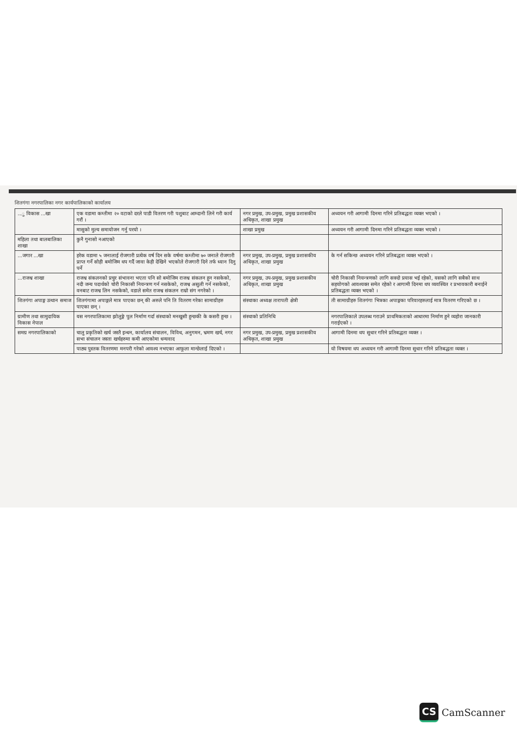शितगंगा नगरपालिका नगर कार्यपालिकाको कार्यालय
| ...ु विकास ...खा | एक वडामा कम्तीमा २० वटाको दरले पाडी वितरण गरी पशुबाट आम्दानी लिने गरी कार्य गरौं । | नगर प्रमुख, उप-प्रमुख, प्रमुख प्रशासकीय अधिकृत, शाखा प्रमुख | अध्ययन गरी आगामी दिनमा गरिने प्रतिबद्धता व्यक्त भएको । |
| | मासुको मुल्य समायोजन गर्नु परयो । | शाखा प्रमुख | अध्ययन गरी आगामी दिनमा गरिने प्रतिबद्धता व्यक्त भएको । |
| महिला तथा बालबालिका शाखा | कुनै गुनासो नआएको | | |
| ...जगार ...खा | हरेक वडामा ५ जनालाई रोजगारी प्रत्येक वर्ष दिन सके वर्षमा कम्तीमा ७० जनाले रोजगारी प्राप्त गर्ने सोही बमोजिम थप गर्दै जावा केही देखिने भएकोले रोजगारी दिने तर्फ ध्यान दिनु पर्ने | नगर प्रमुख, उप-प्रमुख, प्रमुख प्रशासकीय अधिकृत, शाखा प्रमुख | के गर्न सकिन्छ अध्ययन गरिने प्रतिबद्धता व्यक्त भएको । |
| ...राजश्व शाखा | राजश्व संकलनको प्रचुर संभावना भएता पनि सो बमोजिम राजश्व संकलन हुन नसकेको, नदी जन्य पदार्थको चोरी निकासी नियन्त्रण गर्न नसकेको, राजश्व असुली गर्न नसकेको, वनबाट राजश्व लिन नसकेको, वडाले समेत राजश्व संकलन राम्रो संग नगरेको । | नगर प्रमुख, उप-प्रमुख, प्रमुख प्रशासकीय अधिकृत, शाखा प्रमुख | चोरी निकासी नियन्त्रणको लागि सक्दो प्रयास भई रहेको, यसको लागि सबैको साथ सहयोगको आवश्यक्त समेत रहेको र आगामी दिनमा थप व्यवस्थित र प्रभावकारी बनाईने प्रतिबद्धता व्यक्त भएको । |
| शितगंगा अपाङ्ग उत्थान समाज | शितगंगामा अपाङ्गले मात्र पाएका छन् की अरुले पनि ति वितरण गरेका सामाग्रीहरु पाएका छन् । | संस्थाका अध्यक्ष तारापती क्षेत्री | ती सामाग्रीहरु शितगंगा भित्रका अपाङ्गका परिवारहरुलाई मात्र वितरण गरिएको छ । |
| ग्रामीण तथा सामुदायिक विकास नेपाल | यस नगरपालिकामा झोलुङ्गे पुल निर्माण गर्दा संस्थाको मनखुसी हुन्छकी के कसरी हुन्छ । | संस्थाको प्रतिनिधि | नगरपालिकाले उपलब्ध गराउने प्राथमिकताको आधारमा निर्माण हुने व्यहोरा जानकारी गराईएको । |
| समग्र नगरपालिकाको | चालु प्रकृतिको खर्च जस्तै इन्धन, कार्यालय संचालन, विविध, अनुगमन, भ्रमण खर्च, नगर सभा संचालन जस्ता खर्चहरुमा कमी आएकोमा धन्यवाद | नगर प्रमुख, उप-प्रमुख, प्रमुख प्रशासकीय अधिकृत, शाखा प्रमुख | आगामी दिनमा थप सुधार गरिने प्रतिबद्धता व्यक्त । |
| | पाठ्य पुस्तक वितरणमा मनपरी गरेको आवश्य नभएका आफूला मान्छेलाई दिएको । | | यो विषयमा थप अध्ययन गरी आगामी दिनमा सुधार गरिने प्रतिबद्धता व्यक्त । |
CS
CamScanner